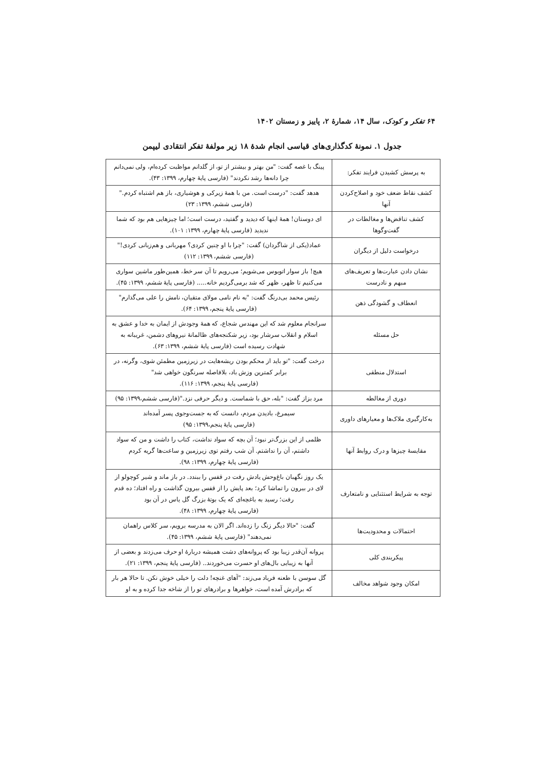۶۴ تفکر و کودک، سال ۱۴، شمارهٔ ۲، پاییز و زمستان ۱۴۰۲
جدول ۱. نمونهٔ کدگذاری‌های قیاسی انجام شدهٔ ۱۸ زیر مولفهٔ تفکر انتقادی لیپمن
| به پرسش کشیدن فرایند تفکر: | پینگ با غصه گفت: "من بهتر و بیشتر از تو، از گلدانم مواظبت کرده‌ام، ولی نمی‌دانم چرا دانه‌ها رشد نکردند" (فارسی پایهٔ چهارم، ۱۳۹۹: ۴۳). |
| کشف نقاط ضعف خود و اصلاح‌کردن آنها | هدهد گفت: "درست است. من با همهٔ زیرکی و هوشیاری، باز هم اشتباه کردم." (فارسی ششم، ۱۳۹۹: ۲۳) |
| کشف تناقض‌ها و مغالطات در گفت‌وگوها | ای دوستان! همهٔ اینها که دیدید و گفتید، درست است؛ اما چیزهایی هم بود که شما ندیدید (فارسی پایهٔ چهارم، ۱۳۹۹: ۱۰۱). |
| درخواست دلیل از دیگران | عماد(یکی از شاگردان) گفت: "چرا با او چنین کردی؟ مهربانی و هم‌زبانی کردی!" (فارسی ششم، ۱۳۹۹: ۱۱۲) |
| نشان دادن عبارت‌ها و تعریف‌های مبهم و نادرست | هیچ! باز سوار اتوبوس می‌شویم؛ می‌رویم تا آن سر خط، همین‌طور ماشین سواری می‌کنیم تا ظهر، ظهر که شد برمی‌گردیم خانه..... (فارسی پایهٔ ششم، ۱۳۹۹: ۴۵). |
| انعطاف و گشودگی ذهن | رئیس محمد بی‌درنگ گفت: "به نام نامی مولای متقیان، نامش را علی می‌گذارم" (فارسی پایهٔ پنجم، ۱۳۹۹: ۶۴). |
| حل مسئله | سرانجام معلوم شد که این مهندس شجاع، که همهٔ وجودش از ایمان به خدا و عشق به اسلام و انقلاب سرشار بود، زیر شکنجه‌های ظالمانهٔ نیروهای دشمن، غریبانه به شهادت رسیده است (فارسی پایهٔ ششم، ۱۳۹۹: ۶۳). |
| استدلال منطقی | درخت گفت: "تو باید از محکم بودن ریشه‌هایت در زیرزمین مطمئن شوی، وگرنه، در برابر کمترین وزش باد، بلافاصله سرنگون خواهی شد" (فارسی پایهٔ پنجم، ۱۳۹۹: ۱۱۶). |
| دوری از مغالطه | مرد بزاز گفت: "بله، حق با شماست. و دیگر حرفی نزد."(فارسی ششم،۱۳۹۹: ۹۵) |
| به‌کارگیری ملاک‌ها و معیارهای داوری | سیمرغ، بادیدن مردم، دانست که به جست‌وجوی پسر آمده‌اند (فارسی پایهٔ پنجم،۱۳۹۹: ۹۵) |
| مقایسهٔ چیزها و درک روابط آنها | ظلمی از این بزرگ‌تر نبود؛ آن بچه که سواد نداشت، کتاب را داشت و من که سواد داشتم، آن را نداشتم. آن شب رفتم توی زیرزمین و ساعت‌ها گریه کردم (فارسی پایهٔ چهارم، ۱۳۹۹: ۹۸). |
| توجه به شرایط استثنایی و نامتعارف | یک روز نگهبان باغ‌وحش یادش رفت در قفس را ببندد. در باز ماند و شیر کوچولو از لای در بیرون را تماشا کرد؛ بعد پایش را از قفس بیرون گذاشت و راه افتاد؛ ده قدم رفت؛ رسید به باغچه‌ای که یک بوتهٔ بزرگ گل یاس در آن بود (فارسی پایهٔ چهارم، ۱۳۹۹: ۴۸). |
| احتمالات و محدودیت‌ها | گفت: "حالا دیگر زنگ را زده‌اند. اگر الان به مدرسه برویم، سر کلاس راهمان نمی‌دهند" (فارسی پایهٔ ششم، ۱۳۹۹: ۴۵). |
| پیکربندی کلی | پروانه آن‌قدر زیبا بود که پروانه‌های دشت همیشه دربارهٔ او حرف می‌زدند و بعضی از آنها به زیبایی بال‌های او حسرت می‌خوردند.. (فارسی پایهٔ پنجم، ۱۳۹۹: ۲۱). |
| امکان وجود شواهد مخالف | گل سوسن با طعنه فریاد می‌زند: "آهای غنچه! دلت را خیلی خوش نکن. تا حالا هر بار که برادرش آمده است، خواهرها و برادرهای تو را از شاخه جدا کرده و به او |